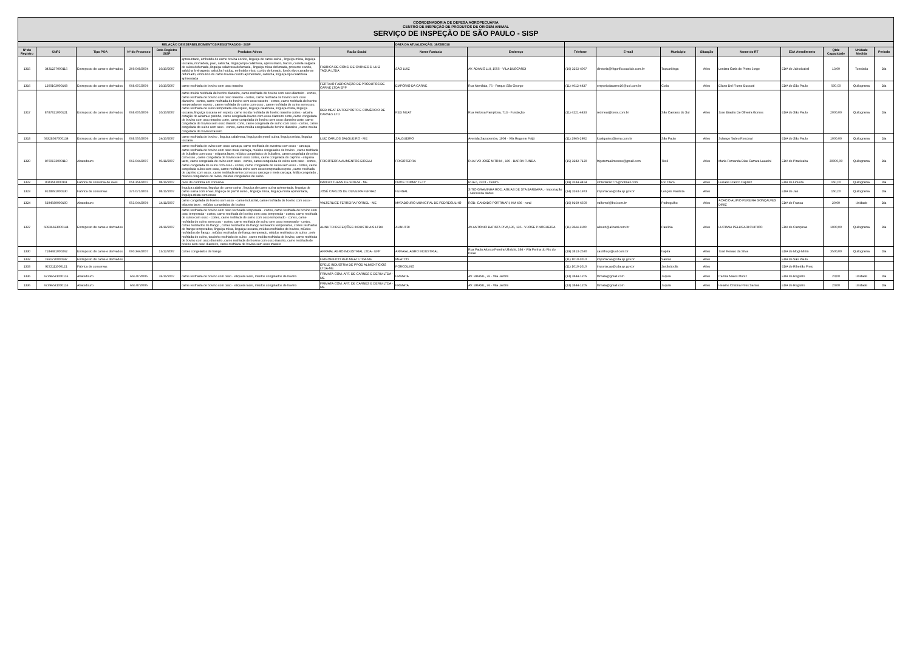| COORDENADORIA DE DEFESA AGROPECUÁRIA CENTRO DE INSPEÇÃO DE PRODUTOS DE ORIGEM ANIMAL SERVIÇO DE INSPEÇÃO DE SÃO PAULO - SISP | | | | | | | | | | | | | | | | | |
| RELAÇÃO DE ESTABELECIMENTOS REGISTRADOS - SISP | | | | | | | DATA DA ATUALIZAÇÃO: 16/05/2018 | | | | | | | | | | |
| Nº do Registro | CNPJ | Tipo POA | Nº do Processo | Data Registro SISP | Produtos Ativos | Razão Social | Nome Fantasia | Endereço | Telefone | E-mail | Município | Situação | Nome do RT | EDA Atendimento | Qtde Capacidade | Unidade Medida | Período |
| 1315 | 3431237000115 | Entreposto de carne e derivados | 269.049/2004 | 10/10/2007 | apresuntado, embutido de carne bovina cozido, linguiça de carne suína , linguiça mista, linguiça toscana, mortadela, paio, salsicha, linguiça tipo calabresa, apresuntado, bacon, costela salgada de suíno defumada, linguiça calabresa defumada , linguiça mista defumada, presunto cozido, salsicha à vinagrete, salsicha hotdog, embutido misto cozido defumado, lombo tipo canadense defumado, embutido de carne bovina cozido apimentado, salsicha, linguiça tipo calabresa apimentada | FABRICA DE CONS. DE CARNES S. LUIZ TAQUA.LTDA | SÃO LUIZ | AV. ADAMO LUI, 1555 - VILA BUSCARDI | (16) 3252-4067 | diretoria@frigorificosaoluiz.com.br | Taquaritinga | Ativo | Leniara Carla de Pietro Jorge | EDA de Jaboticabal | 13,00 | Tonelada | Dia |
| 1316 | 1200103000168 | Entreposto de carne e derivados | 068.607/2006 | 10/10/2007 | carne resfriada de bovino sem osso traseiro | FERTAVO FABRICAÇÃO DE PRODUTOS DE CARNE LTDA EPP | EMPÓRIO DA CARNE | Rua Nemilala, 75 - Parque São George | (11) 4612-4437 | emporiodacarne10@uol.com.br | Cotia | Ativo | Eliane Del Fiume Bussotti | EDA de São Paulo | 500,00 | Quilograma | Dia |
| 1317 | 8787821000121 | Entreposto de carne e derivados | 068.605/2006 | 10/10/2007 | carne moída resfriada de bovino dianteiro, carne resfriada de bovino com osso dianteiro - cortes, carne resfriada de bovino com osso traseiro - cortes, carne resfriada de bovino sem osso dianteiro - cortes, carne resfriada de bovino sem osso traseiro - cortes, carne resfriada de bovino temperada em espeto , carne resfriada de suíno com osso , carne resfriada de suíno sem osso, carne resfriada de suíno temperada em espeto, linguiça calabresa, linguiça mista, linguiça toscana, linguiça toscana em espeto, carne moída resfriada de bovino traseiro cortes - alcatra coração do alcatra e patinho, carne congelada bovino com osso dianteiro corte, carne congelada de bovino com osso traseiro corte, carne congelada de bovino sem osso dianteiro corte, carne congelada de bovino sem osso traseiro corte, carne congelada de suíno com osso - cortes, carne congelada de suíno sem osso - cortes, carne moída congelada de bovino dianteiro , carne moída congelada de bovino traseiro | RED MEAT ENTREPOSTO E COMÉRCIO DE CARNES LTD | RED MEAT | Rua Heloísa Pamplona, 713 - Fundação | (11) 4221-4433 | redmeat@terra.com.br | São Caetano do Sul | Ativo | Jose Braulio De Oliveira Gomes | EDA de São Paulo | 2000,00 | Quilograma | Dia |
| 1318 | 59328567000134 | Entreposto de carne e derivados | 068.555/2006 | 24/10/2007 | carne resfriada de bovino , linguiça calabresa, linguiça de pernil suína, linguiça mista, linguiça toscana | LUIZ CARLOS SALGUEIRO - ME | SALGUEIRO | Avenida Sapopemba, 1904 - Vila Regente Feijó | (11) 2965-2902 | lcsalgueiro@terra.com.br | São Paulo | Ativo | Solange Tadeu Rencinai | EDA de São Paulo | 1000,00 | Quilograma | Dia |
| 1320 | 8760173000110 | Abatedouro | 063.044/2007 | 05/11/2007 | carne resfriada de ovino com osso carcaça, carne resfriada de avestruz com osso - carcaça, carne resfriada de bovino com osso meia carcaça, miúdos congelados de bovino , carne resfriada de bubalino com osso - etiqueta lacre, miúdos congelados de bubalino, carne congelada de ovino com osso , carne congelada de bovino sem osso cortes, carne congelada de caprino - etiqueta lacre, carne congelada de ovino com osso - cortes, carne congelada de ovino sem osso - cortes, carne congelada de suíno com osso - cortes, carne congelada de suíno sem osso - cortes, carne congelada suíno com osso, carne resfriada ovino sem osso temperada espeto , carne resfriada de caprino com osso , carne resfriada ovino com osso carcaça e meia carcaça, leitão congelado , miúdos congelados de ovino, miúdos congelados de suíno | FRIGOTERRA ALIMENTOS EIRELLI | FRIGOTERRA | RUA IVO JOSÉ NITRINI , 100 - BARRA FUNDA | (15) 3282-7120 | frigoterraalimentos@gmail.com | Tietê | Ativo | Maria Fernanda Dias Carrara Lazarini | EDA de Piracicaba | 30000,00 | Quilograma | Dia |
| 1322 | 8041581000111 | Fábrica de conserva de ovos | 058.358/2007 | 08/11/2007 | ovos de codorna em conserva | DANILO THANS DE SOUZA - ME | OVOS TOMMY TETY | RUA 6, 2378 - Centro | (19) 3534-4454 | cmtedanilo775@hotmail.com | Rio Claro | Ativo | Luciane Franco Capretz | EDA de Limeira | 150,00 | Quilograma | Dia |
| 1323 | 9128891000130 | Fábrica de conservas | 275.071/2003 | 08/11/2007 | linguiça calabresa, linguiça de carne suína , linguiça de carne suína apimentada, linguiça de carne suína com ervas, linguiça de pernil suíno , linguiça mista, linguiça mista apimentada, linguiça mista com ervas | JOSÉ CARLOS DE OLIVEIRA FERRAZ | FERGAL | SITIO GRAMINHA ROD. AGUAS DE STA.BARBARA, - Importação - Necessita dados | (14) 3263-1973 | importacao@cda.sp.gov.br | Lençóis Paulista | Ativo | | EDA de Jaú | 150,00 | Quilograma | Dia |
| 1324 | 5294589000100 | Abatedouro | 053.044/2006 | 14/11/2007 | carne congelada de bovino sem osso - carne industrial, carne resfriada de bovino com osso - etiqueta lacre , miúdos congelados de bovino | VALTERLICE FERREIRA FORNEL - ME | MATADOURO MUNICIPAL DE PEDREGULHO | ROD. CANDIDO PORTINARI, KM 436 - rural | (16) 9169-6500 | valfornel@bol.com.br | Pedregulho | Ativo | ACACIO ALIPIO PEREIRA GONÇALVES DINIZ | EDA de Franca | 20,00 | Unidade | Dia |
| 1327 | 60936663000144 | Entreposto de carne e derivados | | 28/11/2007 | carne resfriada de bovino sem osso recheada temperada - cortes, carne resfriada de bovino sem osso temperada - cortes, carne resfriada de bovino sem osso temperada - cortes, carne resfriada de suíno com osso - cortes, carne resfriada de suíno com osso temperado - cortes, carne resfriada de suíno sem osso - cortes, carne resfriada de suíno sem osso temperado - cortes, cortes resfriados de frango , cortes resfriados de frango recheados temperados, cortes resfriados de frango temperados, linguiça mista, linguiça toscana, miúdos resfriados de bovino, miúdos resfriados de frango , miúdos resfriados de frango temperado, miúdos resfriados de suíno , pele resfriada de suíno, toucinho resfriado de suíno , carne moída resfriada de bovino, carne resfriada de bovino com osso dianteiro, carne resfriada de bovino com osso traseiro, carne resfriada de bovino sem osso dianteiro, carne resfriada de bovino sem osso traseiro | ALINUTRI REFEIÇÕES INDUSTRIAIS LTDA | ALINUTRI | AV.ANTONIO BATISTA PIVA,135, 135 - V.JOSE P.NOGUEIRA | (11) 3844-1100 | alinutri@alinutri.com.br | Paulínia | Ativo | LUCIANA PELLISARI CHITICO | EDA de Campinas | 1900,00 | Quilograma | Dia |
| 1330 | 7184481000262 | Entreposto de carne e derivados | 060.344/2007 | 13/12/2007 | cortes congelados de frango | ARRAIAL AGRO INDUSTRIAL LTDA - EPP | ARRAIAL AGRO INDUSTRIAL | Rua Paulo Afonso Pereira Ulbricht, 384 - Vila Penha do Rio do Peixe | (19) 3813-2530 | castilho.jr@uol.com.br | Itapira | Ativo | José Renato da Silva | EDA de Mogi-Mirim | 3500,00 | Quilograma | Dia |
| 1332 | 7661720000147 | Entreposto de carne e derivados | | | | FRIGORIFICO RED MEAT LTDA-ME | MEATCO. | | (11) 1010-1010 | importacao@cda.sp.gov.br | Santos | Ativo | | EDA de São Paulo | | | |
| 1333 | 9272111000121 | Fábrica de conservas | | | | EPELE INDUSTRIA DE PROD ALIMENTICIOS LTDA-ME | PORCOLINO | | (11) 1010-1010 | importacao@cda.sp.gov.br | Jardinópolis | Ativo | | EDA de Ribeirão Preto | | | |
| 1336 | 67396531000116 | Abatedouro | 665.072/006 | 24/11/2007 | carne resfriada de bovino com osso - etiqueta lacre, miúdos congelados de bovino | FRIMATA-COM. ART. DE CARNES E DERIV.LTDA - ME | FRIMATA | AV. BRASIL, 76 - Vila Jardim | (13) 3844-1205 | frimata@gmail.com | Juquiá | Ativo | Camila Matos Muniz | EDA de Registro | 20,00 | Unidade | Dia |
| 1336 | 67396531000116 | Abatedouro | 665.072/006 | | carne resfriada de bovino com osso - etiqueta lacre, miúdos congelados de bovino | FRIMATA-COM. ART. DE CARNES E DERIV.LTDA - ME | FRIMATA | AV. BRASIL, 76 - Vila Jardim | (13) 3844-1205 | frimata@gmail.com | Juquiá | Ativo | Helaine Cristina Pires Santos | EDA de Registro | 20,00 | Unidade | Dia |